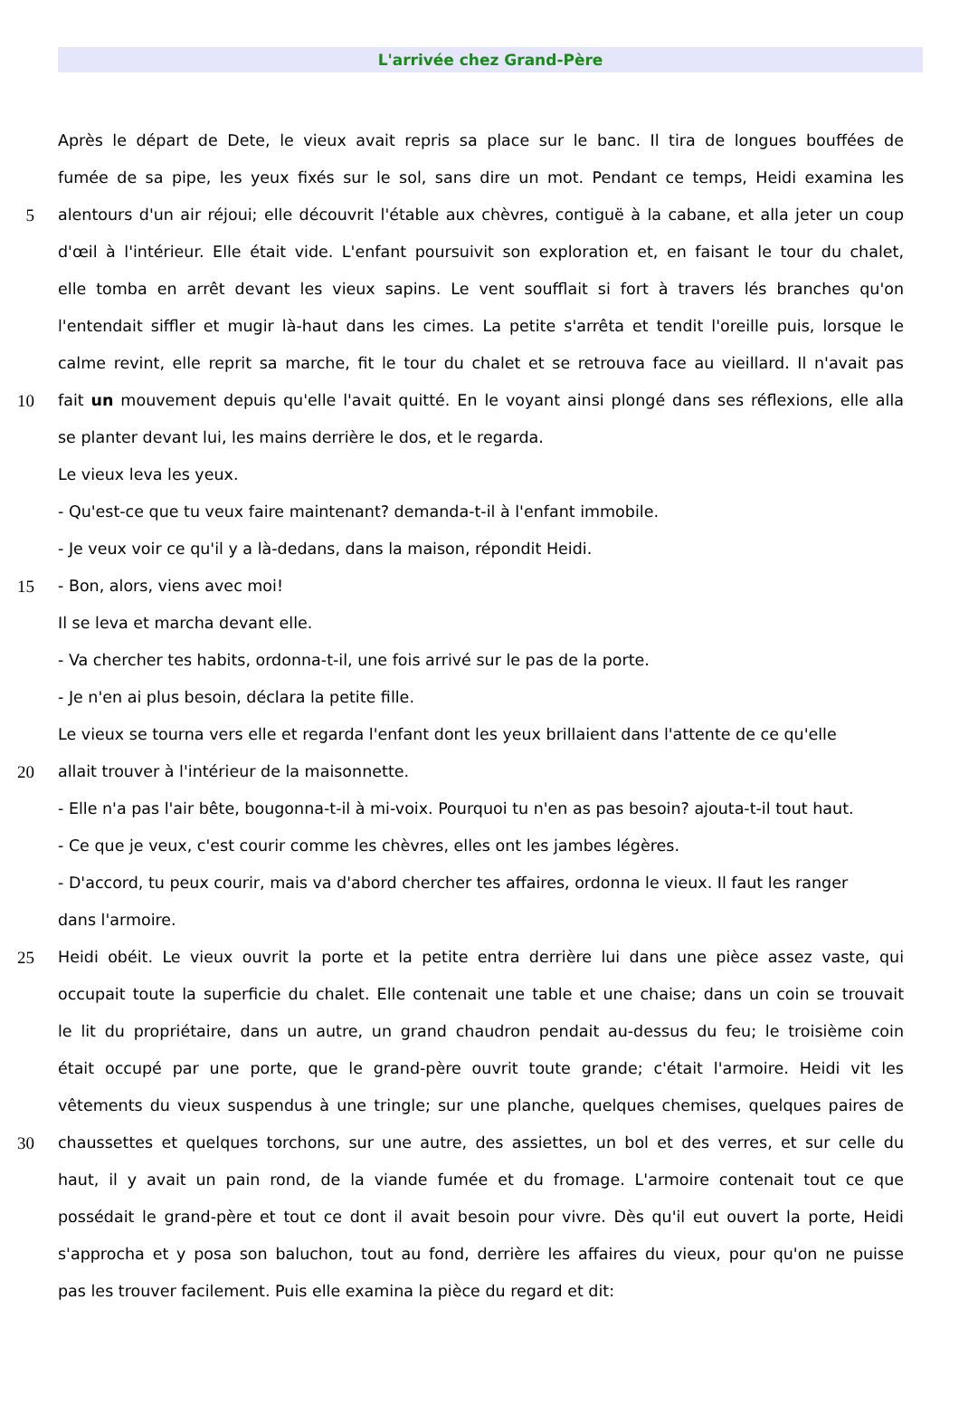L'arrivée chez Grand-Père
Après le départ de Dete, le vieux avait repris sa place sur le banc. Il tira de longues bouffées de
fumée de sa pipe, les yeux fixés sur le sol, sans dire un mot. Pendant ce temps, Heidi examina les
5 alentours d'un air réjoui; elle découvrit l'étable aux chèvres, contiguë à la cabane, et alla jeter un coup
d'œil à l'intérieur. Elle était vide. L'enfant poursuivit son exploration et, en faisant le tour du chalet,
elle tomba en arrêt devant les vieux sapins. Le vent soufflait si fort à travers lés branches qu'on
l'entendait siffler et mugir là-haut dans les cimes. La petite s'arrêta et tendit l'oreille puis, lorsque le
calme revint, elle reprit sa marche, fit le tour du chalet et se retrouva face au vieillard. Il n'avait pas
10 fait un mouvement depuis qu'elle l'avait quitté. En le voyant ainsi plongé dans ses réflexions, elle alla
se planter devant lui, les mains derrière le dos, et le regarda.
Le vieux leva les yeux.
- Qu'est-ce que tu veux faire maintenant? demanda-t-il à l'enfant immobile.
- Je veux voir ce qu'il y a là-dedans, dans la maison, répondit Heidi.
15 - Bon, alors, viens avec moi!
Il se leva et marcha devant elle.
- Va chercher tes habits, ordonna-t-il, une fois arrivé sur le pas de la porte.
- Je n'en ai plus besoin, déclara la petite fille.
Le vieux se tourna vers elle et regarda l'enfant dont les yeux brillaient dans l'attente de ce qu'elle
20 allait trouver à l'intérieur de la maisonnette.
- Elle n'a pas l'air bête, bougonna-t-il à mi-voix. Pourquoi tu n'en as pas besoin? ajouta-t-il tout haut.
- Ce que je veux, c'est courir comme les chèvres, elles ont les jambes légères.
- D'accord, tu peux courir, mais va d'abord chercher tes affaires, ordonna le vieux. Il faut les ranger
dans l'armoire.
25 Heidi obéit. Le vieux ouvrit la porte et la petite entra derrière lui dans une pièce assez vaste, qui
occupait toute la superficie du chalet. Elle contenait une table et une chaise; dans un coin se trouvait
le lit du propriétaire, dans un autre, un grand chaudron pendait au-dessus du feu; le troisième coin
était occupé par une porte, que le grand-père ouvrit toute grande; c'était l'armoire. Heidi vit les
vêtements du vieux suspendus à une tringle; sur une planche, quelques chemises, quelques paires de
30 chaussettes et quelques torchons, sur une autre, des assiettes, un bol et des verres, et sur celle du
haut, il y avait un pain rond, de la viande fumée et du fromage. L'armoire contenait tout ce que
possédait le grand-père et tout ce dont il avait besoin pour vivre. Dès qu'il eut ouvert la porte, Heidi
s'approcha et y posa son baluchon, tout au fond, derrière les affaires du vieux, pour qu'on ne puisse
pas les trouver facilement. Puis elle examina la pièce du regard et dit: